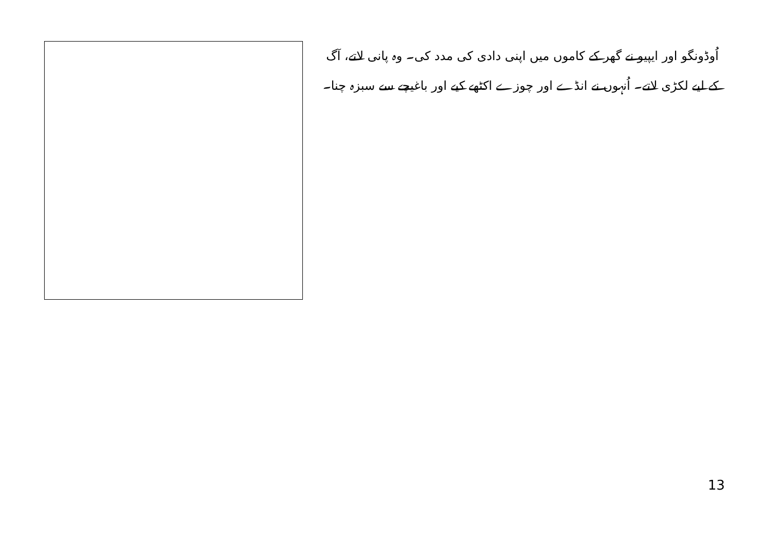اُوڈونگو اور ایپیو نے گھر کے کاموں میں اپنی دادی کی مدد کی۔ وہ پانی لاتے، آگ کے لیے لکڑی لاتے۔ اُنہوں نے انڈے اور چوزے اکٹھے کیے اور باغیچے سے سبزہ چنا۔
13